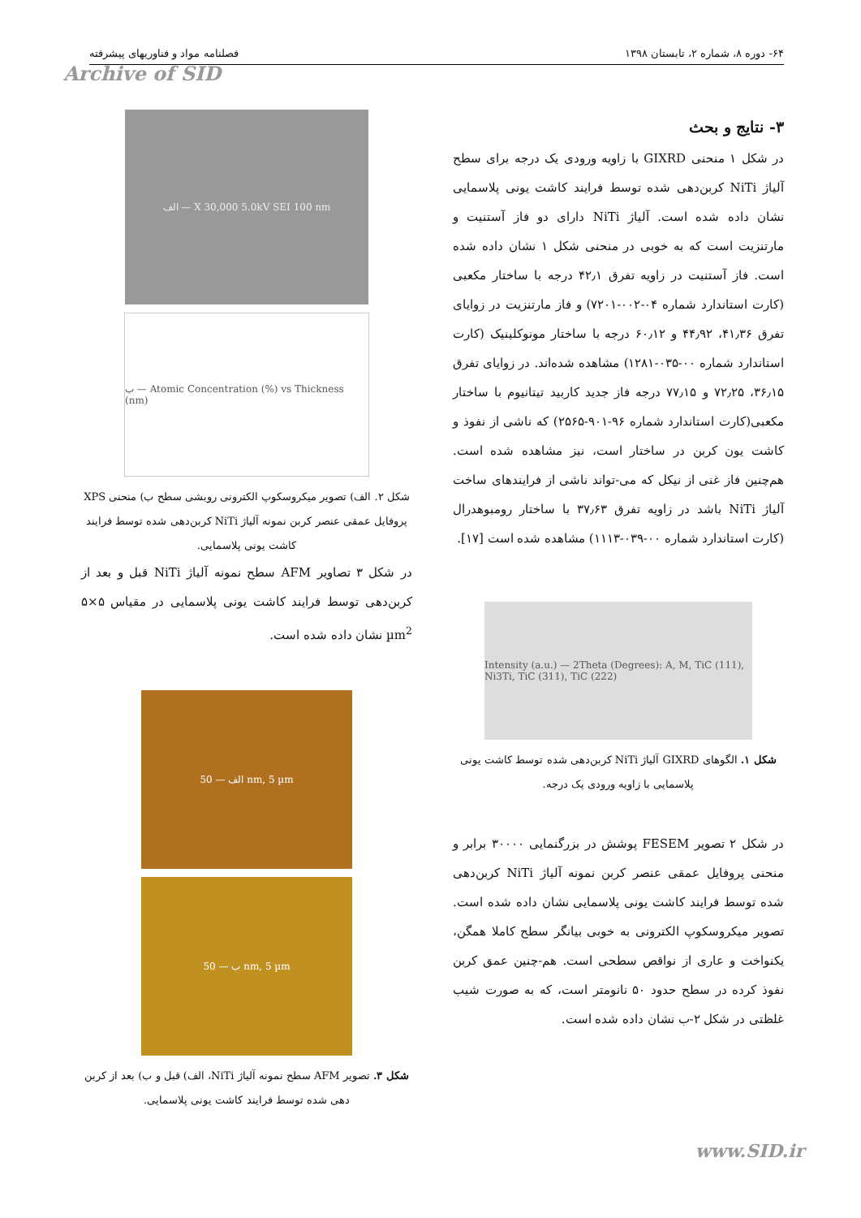۶۴- دوره ۸، شماره ۲، تابستان ۱۳۹۸ فصلنامه مواد و فناوریهای پیشرفته
Archive of SID
۳- نتایج و بحث
در شکل ۱ منحنی GIXRD با زاویه ورودی یک درجه برای سطح آلیاژ NiTi کربن‌دهی شده توسط فرایند کاشت یونی پلاسمایی نشان داده شده است. آلیاژ NiTi دارای دو فاز آستنیت و مارتنزیت است که به خوبی در منحنی شکل ۱ نشان داده شده است. فاز آستنیت در زاویه تفرق ۴۲٫۱ درجه با ساختار مکعبی (کارت استاندارد شماره ۰۴-۰۰۲-۷۲۰۱) و فاز مارتنزیت در زوایای تفرق ۴۱٫۳۶، ۴۴٫۹۲ و ۶۰٫۱۲ درجه با ساختار مونوکلینیک (کارت استاندارد شماره ۰۰-۰۳۵-۱۲۸۱) مشاهده شده‌اند. در زوایای تفرق ۳۶٫۱۵، ۷۲٫۲۵ و ۷۷٫۱۵ درجه فاز جدید کاربید تیتانیوم با ساختار مکعبی(کارت استاندارد شماره ۹۶-۹۰۱-۲۵۶۵) که ناشی از نفوذ و کاشت یون کربن در ساختار است، نیز مشاهده شده است. هم‌چنین فاز غنی از نیکل که می-تواند ناشی از فرایندهای ساخت آلیاژ NiTi باشد در زاویه تفرق ۳۷٫۶۳ با ساختار رومبوهدرال (کارت استاندارد شماره ۰۰-۰۳۹-۱۱۱۳) مشاهده شده است [۱۷].
Intensity (a.u.) — 2Theta (Degrees): A, M, TiC (111), Ni3Ti, TiC (311), TiC (222)
شکل ۱. الگوهای GIXRD آلیاژ NiTi کربن‌دهی شده توسط کاشت یونی پلاسمایی با زاویه ورودی یک درجه.
در شکل ۲ تصویر FESEM پوشش در بزرگنمایی ۳۰۰۰۰ برابر و منحنی پروفایل عمقی عنصر کربن نمونه آلیاژ NiTi کربن‌دهی شده توسط فرایند کاشت یونی پلاسمایی نشان داده شده است. تصویر میکروسکوپ الکترونی به خوبی بیانگر سطح کاملا همگن، یکنواخت و عاری از نواقص سطحی است. هم-چنین عمق کربن نفوذ کرده در سطح حدود ۵۰ نانومتر است، که به صورت شیب غلظتی در شکل ۲-ب نشان داده شده است.
الف — X 30,000 5.0kV SEI 100 nm
ب — Atomic Concentration (%) vs Thickness (nm)
شکل ۲. الف) تصویر میکروسکوپ الکترونی روبشی سطح ب) منحنی XPS پروفایل عمقی عنصر کربن نمونه آلیاژ NiTi کربن‌دهی شده توسط فرایند کاشت یونی پلاسمایی.
در شکل ۳ تصاویر AFM سطح نمونه آلیاژ NiTi قبل و بعد از کربن‌دهی توسط فرایند کاشت یونی پلاسمایی در مقیاس ۵×۵ µm<sup>2</sup> نشان داده شده است.
الف — 50 nm, 5 µm
ب — 50 nm, 5 µm
شکل ۳. تصویر AFM سطح نمونه آلیاژ NiTi، الف) قبل و ب) بعد از کربن دهی شده توسط فرایند کاشت یونی پلاسمایی.
www.SID.ir